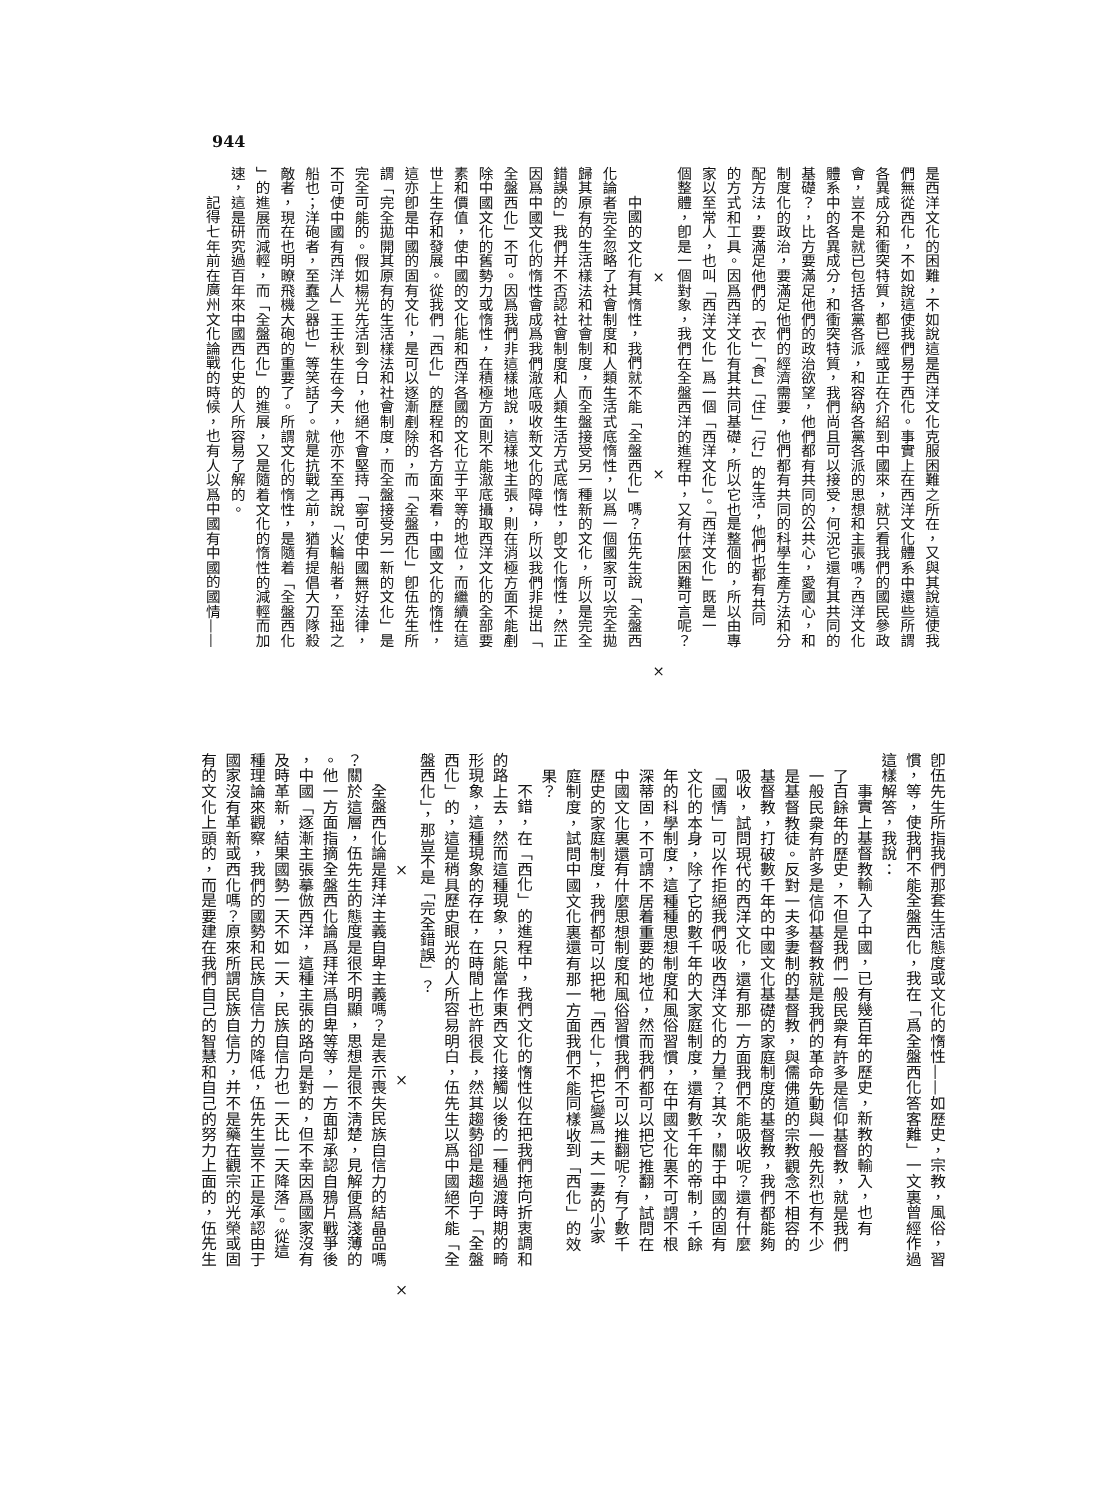944
是西洋文化的困難，不如說這是西洋文化克服困難之所在，又與其說這使我
們無從西化，不如說這使我們易于西化。事實上在西洋文化體系中還些所謂
各異成分和衝突特質，都已經或正在介紹到中國來，就只看我們的國民參政
會，豈不是就已包括各黨各派，和容納各黨各派的思想和主張嗎？西洋文化
體系中的各異成分，和衝突特質，我們尚且可以接受，何況它還有其共同的
基礎？，比方要滿足他們的政治欲望，他們都有共同的公共心，愛國心，和
制度化的政治，要滿足他們的經濟需要，他們都有共同的科學生產方法和分
配方法，要滿足他們的「衣」「食」「住」「行」的生活，他們也都有共同
的方式和工具。因爲西洋文化有其共同基礎，所以它也是整個的，所以由專
家以至常人，也叫「西洋文化」爲一個「西洋文化」。「西洋文化」既是一
個整體，卽是一個對象，我們在全盤西洋的進程中，又有什麼困難可言呢？
× × ×
中國的文化有其惰性，我們就不能「全盤西化」嗎？伍先生說「全盤西
化論者完全忽略了社會制度和人類生活式底惰性，以爲一個國家可以完全拋
歸其原有的生活樣法和社會制度，而全盤接受另一種新的文化，所以是完全
錯誤的」我們并不否認社會制度和人類生活方式底惰性，卽文化惰性，然正
因爲中國文化的惰性會成爲我們澈底吸收新文化的障碍，所以我們非提出「
全盤西化」不可。因爲我們非這樣地說，這樣地主張，則在消極方面不能剷
除中國文化的舊勢力或惰性，在積極方面則不能澈底攝取西洋文化的全部要
素和價值，使中國的文化能和西洋各國的文化立于平等的地位，而繼續在這
世上生存和發展。從我們「西化」的歷程和各方面來看，中國文化的惰性，
這亦卽是中國的固有文化，是可以逐漸剷除的，而「全盤西化」卽伍先生所
謂「完全拋開其原有的生活樣法和社會制度，而全盤接受另一新的文化」是
完全可能的。假如楊光先活到今日，他絕不會堅持「寧可使中國無好法律，
不可使中國有西洋人」王壬秋生在今天，他亦不至再說「火輪船者，至拙之
船也；洋砲者，至蠢之器也」等笑話了。就是抗戰之前，猶有提倡大刀隊殺
敵者，現在也明瞭飛機大砲的重要了。所謂文化的惰性，是隨着「全盤西化
」的進展而減輕，而「全盤西化」的進展，又是隨着文化的惰性的減輕而加
速，這是研究過百年來中國西化史的人所容易了解的。
記得七年前在廣州文化論戰的時候，也有人以爲中國有中國的國情——
卽伍先生所指我們那套生活態度或文化的惰性——如歷史，宗教，風俗，習
慣，等，使我們不能全盤西化，我在「爲全盤西化答客難」一文裏曾經作過
這樣解答，我說：
事實上基督教輸入了中國，已有幾百年的歷史，新教的輸入，也有
了百餘年的歷史，不但是我們一般民衆有許多是信仰基督教，就是我們
一般民衆有許多是信仰基督教就是我們的革命先動與一般先烈也有不少
是基督教徒。反對一夫多妻制的基督教，與儒佛道的宗教觀念不相容的
基督教，打破數千年的中國文化基礎的家庭制度的基督教，我們都能夠
吸收，試問現代的西洋文化，還有那一方面我們不能吸收呢？還有什麼
「國情」可以作拒絕我們吸收西洋文化的力量？其次，關于中國的固有
文化的本身，除了它的數千年的大家庭制度，還有數千年的帝制，千餘
年的科學制度，這種種思想制度和風俗習慣，在中國文化裏不可謂不根
深蒂固，不可謂不居着重要的地位，然而我們都可以把它推翻，試問在
中國文化裏還有什麼思想制度和風俗習慣我們不可以推翻呢？有了數千
歷史的家庭制度，我們都可以把牠「西化」，把它變爲一夫一妻的小家
庭制度，試問中國文化裏還有那一方面我們不能同樣收到「西化」的效
果？
不錯，在「西化」的進程中，我們文化的惰性似在把我們拖向折衷調和
的路上去，然而這種現象，只能當作東西文化接觸以後的一種過渡時期的畸
形現象，這種現象的存在，在時間上也許很長，然其趨勢卻是趨向于「全盤
西化」的，這是稍具歷史眼光的人所容易明白，伍先生以爲中國絕不能「全
盤西化」，那豈不是「完全錯誤」？
× × ×
全盤西化論是拜洋主義自卑主義嗎？是表示喪失民族自信力的結晶品嗎
？關於這層，伍先生的態度是很不明顯，思想是很不淸楚，見解便爲淺薄的
。他一方面指摘全盤西化論爲拜洋爲自卑等等，一方面却承認自鴉片戰爭後
，中國「逐漸主張摹倣西洋，這種主張的路向是對的，但不幸因爲國家沒有
及時革新，結果國勢一天不如一天，民族自信力也一天比一天降落」。從這
種理論來觀察，我們的國勢和民族自信力的降低，伍先生豈不正是承認由于
國家沒有革新或西化嗎？原來所謂民族自信力，并不是藥在觀宗的光榮或固
有的文化上頭的，而是要建在我們自己的智慧和自己的努力上面的，伍先生